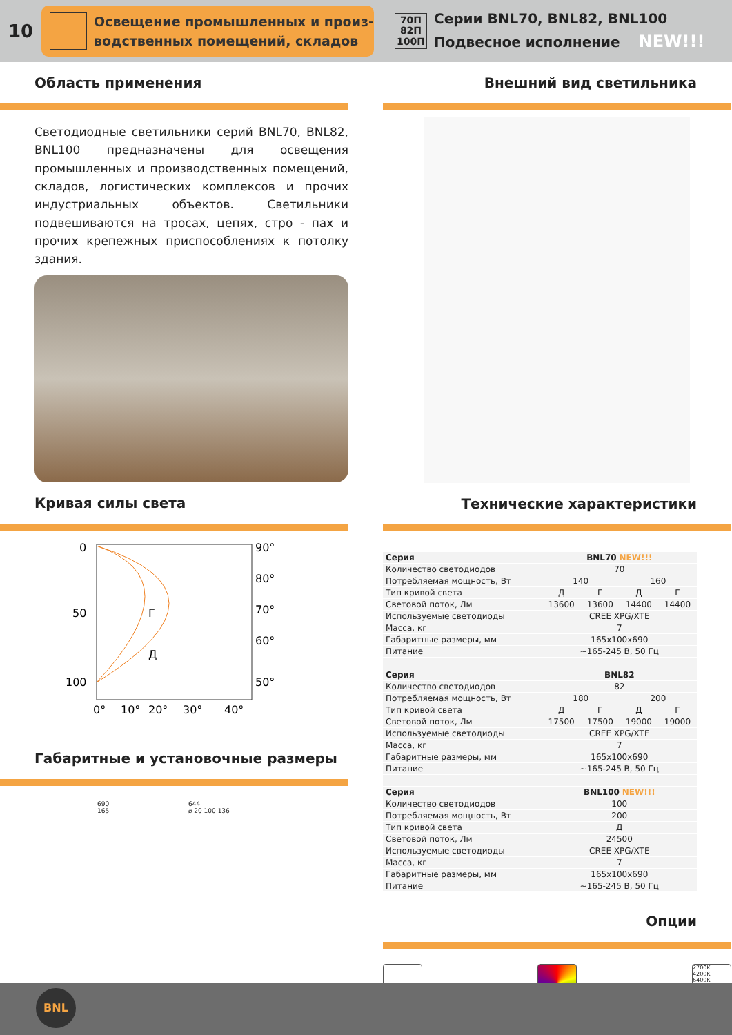10
Освещение промышленных и произ-
водственных помещений, складов
70П
82П
100П
Серии BNL70, BNL82, BNL100
Подвесное исполнение NEW!!!
Область применения
Светодиодные светильники серий BNL70, BNL82, BNL100 предназначены для освещения промышленных и производственных помещений, складов, логистических комплексов и прочих индустриальных объектов. Светильники подвешиваются на тросах, цепях, стро - пах и прочих крепежных приспособлениях к потолку здания.
Кривая силы света
0
50
100
90°
80°
70°
60°
50°
Г
Д
0°
10°
20°
30°
40°
Габаритные и установочные размеры
690
165
644
⌀ 20 100 136
Внешний вид светильника
Технические характеристики
| Серия | BNL70 NEW!!! | | | |
| Количество светодиодов | 70 | | | |
| Потребляемая мощность, Вт | 140 | | 160 | |
| Тип кривой света | Д | Г | Д | Г |
| Световой поток, Лм | 13600 | 13600 | 14400 | 14400 |
| Используемые светодиоды | CREE XPG/XTE | | | |
| Масса, кг | 7 | | | |
| Габаритные размеры, мм | 165x100x690 | | | |
| Питание | ~165-245 В, 50 Гц | | | |
| Серия | BNL82 | | | |
| Количество светодиодов | 82 | | | |
| Потребляемая мощность, Вт | 180 | | 200 | |
| Тип кривой света | Д | Г | Д | Г |
| Световой поток, Лм | 17500 | 17500 | 19000 | 19000 |
| Используемые светодиоды | CREE XPG/XTE | | | |
| Масса, кг | 7 | | | |
| Габаритные размеры, мм | 165x100x690 | | | |
| Питание | ~165-245 В, 50 Гц | | | |
| Серия | BNL100 NEW!!! | | | |
| Количество светодиодов | 100 | | | |
| Потребляемая мощность, Вт | 200 | | | |
| Тип кривой света | Д | | | |
| Световой поток, Лм | 24500 | | | |
| Используемые светодиоды | CREE XPG/XTE | | | |
| Масса, кг | 7 | | | |
| Габаритные размеры, мм | 165x100x690 | | | |
| Питание | ~165-245 В, 50 Гц | | | |
Опции
2700K
4200K
6400K
BNL